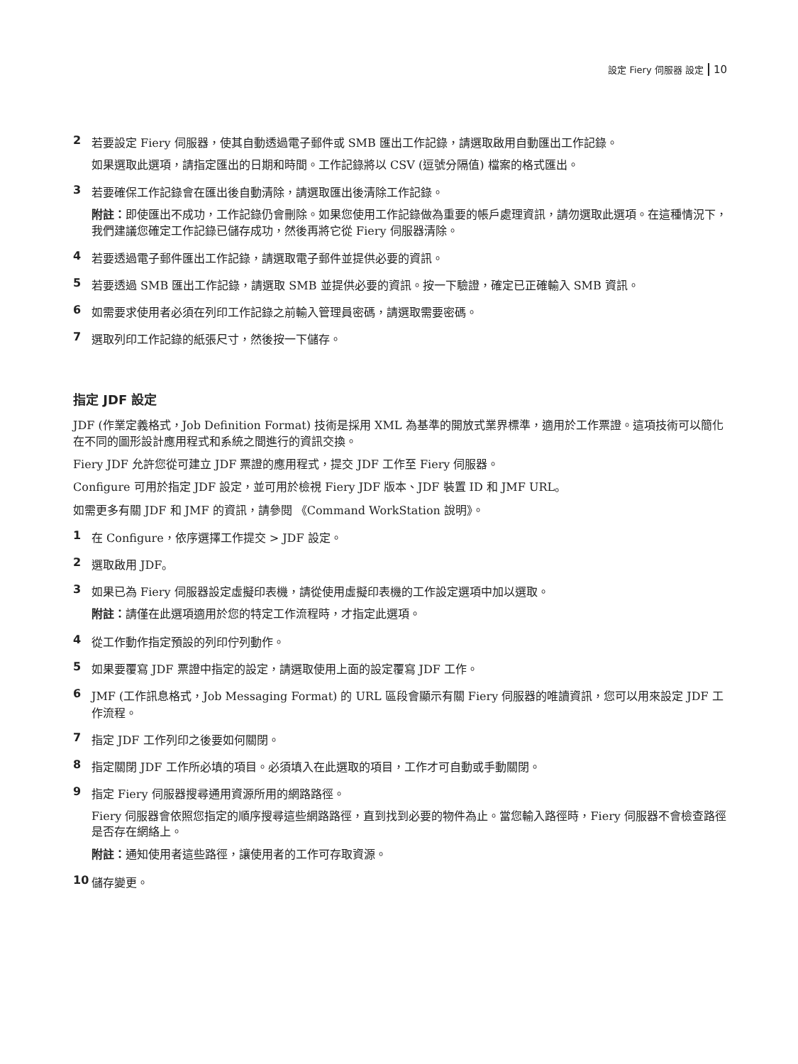設定 Fiery 伺服器 設定 10
2 若要設定 Fiery 伺服器，使其自動透過電子郵件或 SMB 匯出工作記錄，請選取啟用自動匯出工作記錄。
如果選取此選項，請指定匯出的日期和時間。工作記錄將以 CSV (逗號分隔值) 檔案的格式匯出。
3 若要確保工作記錄會在匯出後自動清除，請選取匯出後清除工作記錄。
附註：即使匯出不成功，工作記錄仍會刪除。如果您使用工作記錄做為重要的帳戶處理資訊，請勿選取此選項。在這種情況下，我們建議您確定工作記錄已儲存成功，然後再將它從 Fiery 伺服器清除。
4 若要透過電子郵件匯出工作記錄，請選取電子郵件並提供必要的資訊。
5 若要透過 SMB 匯出工作記錄，請選取 SMB 並提供必要的資訊。按一下驗證，確定已正確輸入 SMB 資訊。
6 如需要求使用者必須在列印工作記錄之前輸入管理員密碼，請選取需要密碼。
7 選取列印工作記錄的紙張尺寸，然後按一下儲存。
指定 JDF 設定
JDF (作業定義格式，Job Definition Format) 技術是採用 XML 為基準的開放式業界標準，適用於工作票證。這項技術可以簡化在不同的圖形設計應用程式和系統之間進行的資訊交換。
Fiery JDF 允許您從可建立 JDF 票證的應用程式，提交 JDF 工作至 Fiery 伺服器。
Configure 可用於指定 JDF 設定，並可用於檢視 Fiery JDF 版本、JDF 裝置 ID 和 JMF URL。
如需更多有關 JDF 和 JMF 的資訊，請參閱 《Command WorkStation 說明》。
1 在 Configure，依序選擇工作提交 > JDF 設定。
2 選取啟用 JDF。
3 如果已為 Fiery 伺服器設定虛擬印表機，請從使用虛擬印表機的工作設定選項中加以選取。
附註：請僅在此選項適用於您的特定工作流程時，才指定此選項。
4 從工作動作指定預設的列印佇列動作。
5 如果要覆寫 JDF 票證中指定的設定，請選取使用上面的設定覆寫 JDF 工作。
6 JMF (工作訊息格式，Job Messaging Format) 的 URL 區段會顯示有關 Fiery 伺服器的唯讀資訊，您可以用來設定 JDF 工作流程。
7 指定 JDF 工作列印之後要如何關閉。
8 指定關閉 JDF 工作所必填的項目。必須填入在此選取的項目，工作才可自動或手動關閉。
9 指定 Fiery 伺服器搜尋通用資源所用的網路路徑。
Fiery 伺服器會依照您指定的順序搜尋這些網路路徑，直到找到必要的物件為止。當您輸入路徑時，Fiery 伺服器不會檢查路徑是否存在網絡上。
附註：通知使用者這些路徑，讓使用者的工作可存取資源。
10 儲存變更。